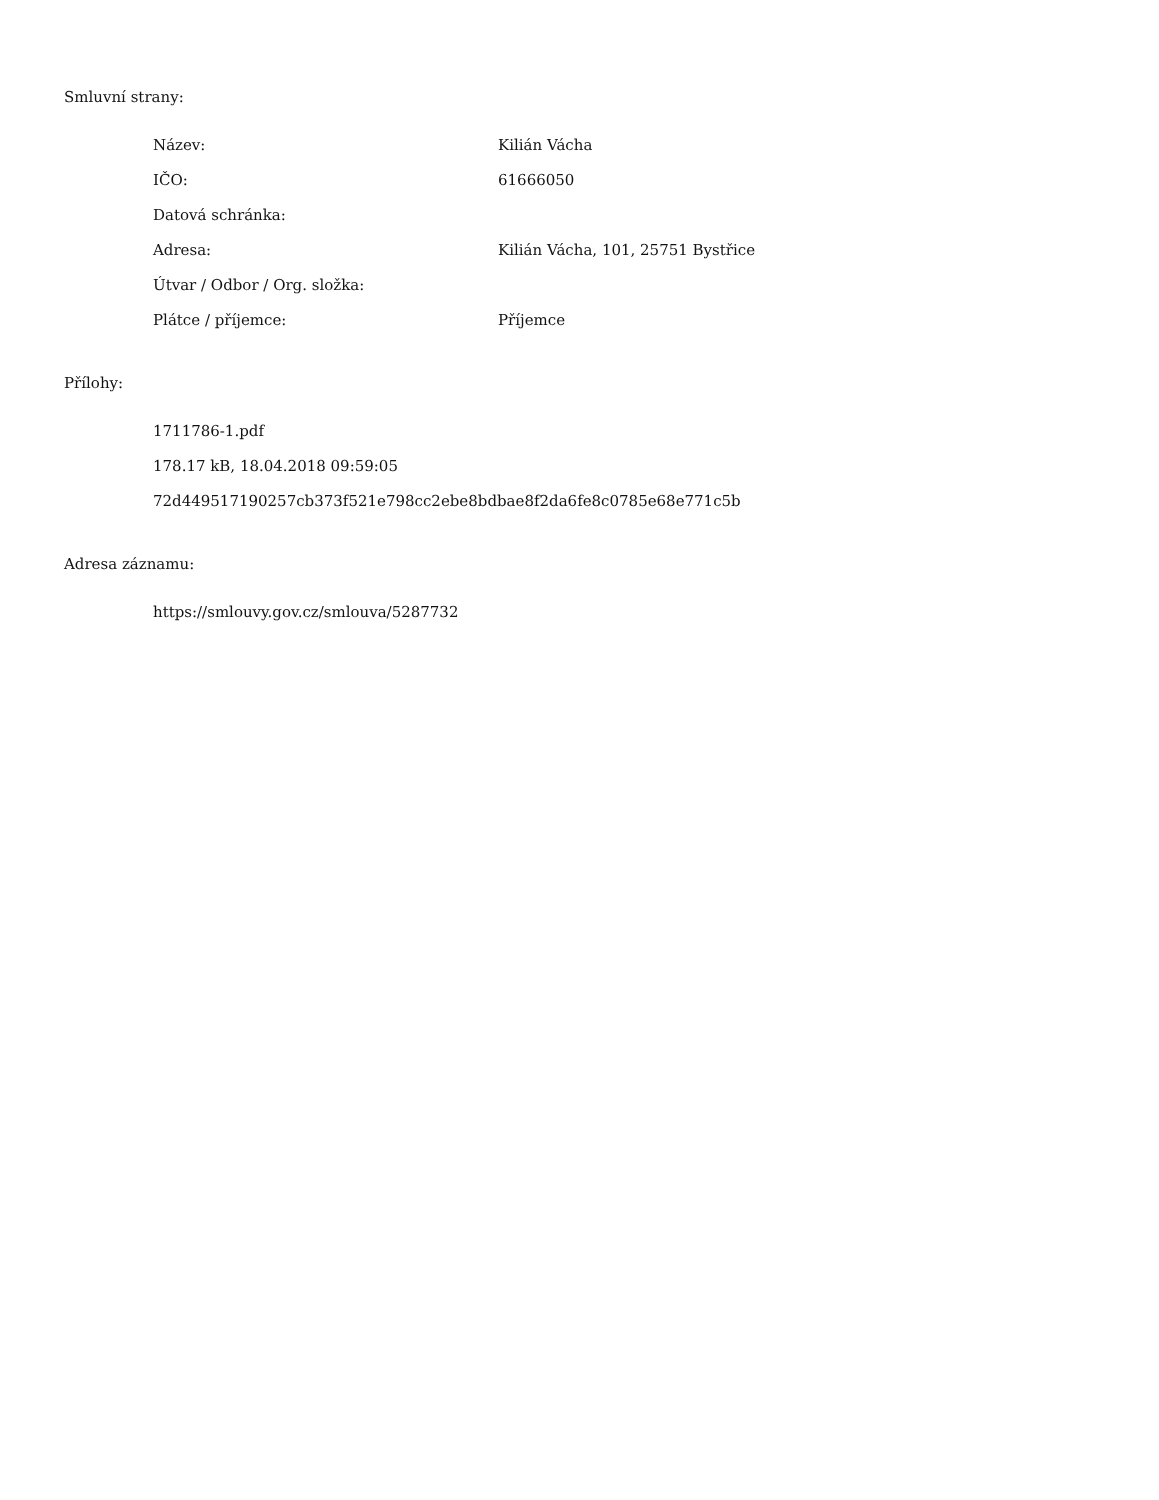Smluvní strany:
| Název: | Kilián Vácha |
| IČO: | 61666050 |
| Datová schránka: | |
| Adresa: | Kilián Vácha, 101, 25751 Bystřice |
| Útvar / Odbor / Org. složka: | |
| Plátce / příjemce: | Příjemce |
Přílohy:
1711786-1.pdf
178.17 kB, 18.04.2018 09:59:05
72d449517190257cb373f521e798cc2ebe8bdbae8f2da6fe8c0785e68e771c5b
Adresa záznamu:
https://smlouvy.gov.cz/smlouva/5287732